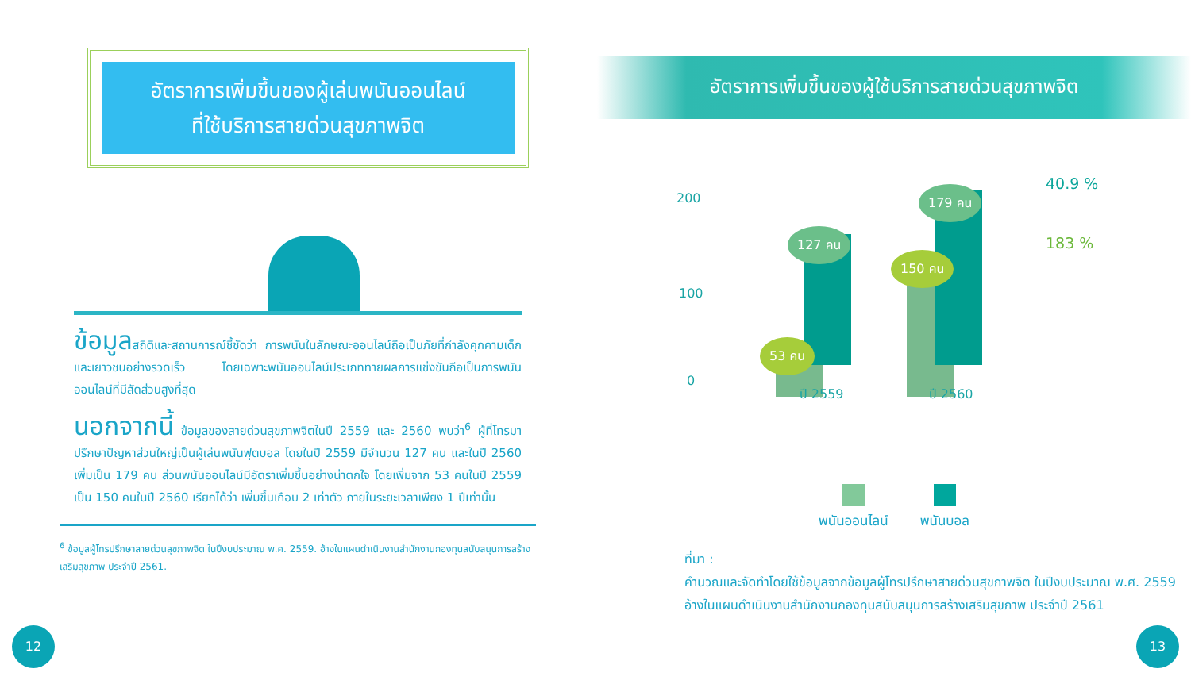อัตราการเพิ่มขึ้นของผู้เล่นพนันออนไลน์
ที่ใช้บริการสายด่วนสุขภาพจิต
ข้อมูลสถิติและสถานการณ์ชี้ชัดว่า การพนันในลักษณะออนไลน์ถือเป็นภัยที่กำลังคุกคามเด็กและเยาวชนอย่างรวดเร็ว โดยเฉพาะพนันออนไลน์ประเภททายผลการแข่งขันถือเป็นการพนันออนไลน์ที่มีสัดส่วนสูงที่สุด
นอกจากนี้ ข้อมูลของสายด่วนสุขภาพจิตในปี 2559 และ 2560 พบว่า<sup>6</sup> ผู้ที่โทรมาปรึกษาปัญหาส่วนใหญ่เป็นผู้เล่นพนันฟุตบอล โดยในปี 2559 มีจำนวน 127 คน และในปี 2560 เพิ่มเป็น 179 คน ส่วนพนันออนไลน์มีอัตราเพิ่มขึ้นอย่างน่าตกใจ โดยเพิ่มจาก 53 คนในปี 2559 เป็น 150 คนในปี 2560 เรียกได้ว่า เพิ่มขึ้นเกือบ 2 เท่าตัว ภายในระยะเวลาเพียง 1 ปีเท่านั้น
<sup>6</sup> ข้อมูลผู้โทรปรึกษาสายด่วนสุขภาพจิต ในปีงบประมาณ พ.ศ. 2559. อ้างในแผนดำเนินงานสำนักงานกองทุนสนับสนุนการสร้างเสริมสุขภาพ ประจำปี 2561.
12
อัตราการเพิ่มขึ้นของผู้ใช้บริการสายด่วนสุขภาพจิต
200
100
0
53 คน
127 คน
150 คน
179 คน 40.9 %
183 %
ปี 2559 ปี 2560
พนันออนไลน์ พนันบอล
ที่มา :
คำนวณและจัดทำโดยใช้ข้อมูลจากข้อมูลผู้โทรปรึกษาสายด่วนสุขภาพจิต ในปีงบประมาณ พ.ศ. 2559 อ้างในแผนดำเนินงานสำนักงานกองทุนสนับสนุนการสร้างเสริมสุขภาพ ประจำปี 2561
13